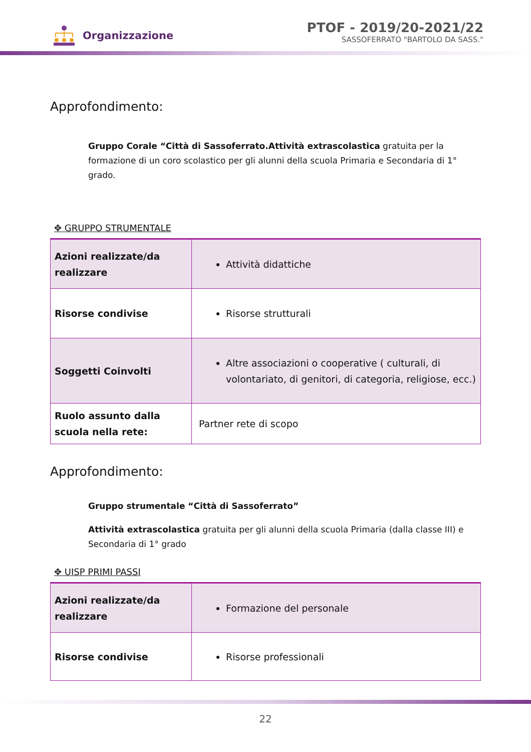Organizzazione
PTOF - 2019/20-2021/22
SASSOFERRATO "BARTOLO DA SASS."
Approfondimento:
Gruppo Corale “Città di Sassoferrato.Attività extrascolastica gratuita per la formazione di un coro scolastico per gli alunni della scuola Primaria e Secondaria di 1° grado.
✥ GRUPPO STRUMENTALE
| Azioni realizzate/da realizzare | Attività didattiche |
| Risorse condivise | Risorse strutturali |
| Soggetti Coinvolti | Altre associazioni o cooperative ( culturali, di volontariato, di genitori, di categoria, religiose, ecc.) |
| Ruolo assunto dalla scuola nella rete: | Partner rete di scopo |
Approfondimento:
Gruppo strumentale “Città di Sassoferrato”
Attività extrascolastica gratuita per gli alunni della scuola Primaria (dalla classe III) e Secondaria di 1° grado
✥ UISP PRIMI PASSI
| Azioni realizzate/da realizzare | Formazione del personale |
| Risorse condivise | Risorse professionali |
22